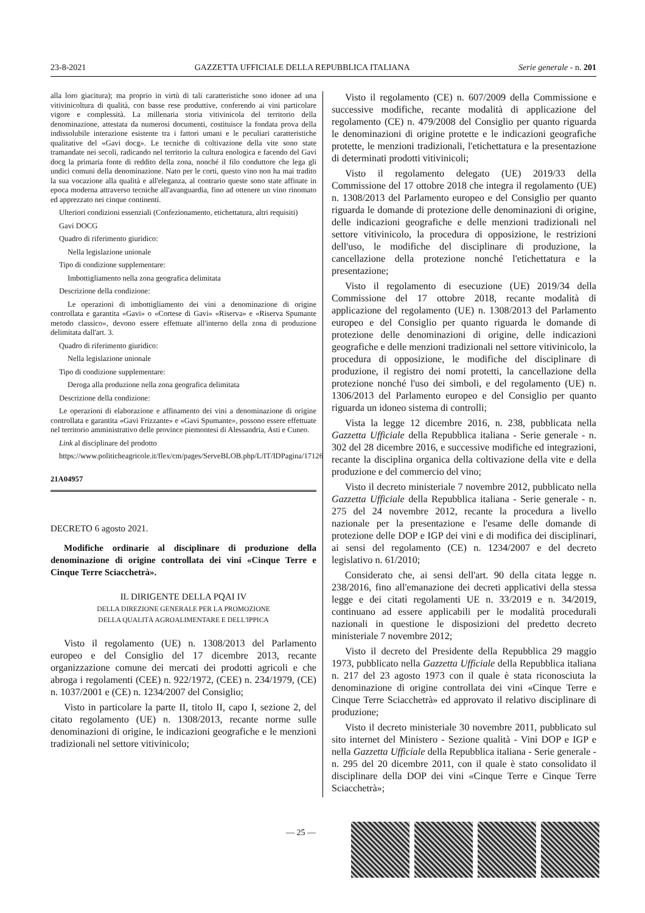23-8-2021 GAZZETTA UFFICIALE DELLA REPUBBLICA ITALIANA Serie generale - n. 201
alla loro giacitura); ma proprio in virtù di tali caratteristiche sono idonee ad una vitivinicoltura di qualità, con basse rese produttive, conferendo ai vini particolare vigore e complessità. La millenaria storia vitivinicola del territorio della denominazione, attestata da numerosi documenti, costituisce la fondata prova della indissolubile interazione esistente tra i fattori umani e le peculiari caratteristiche qualitative del «Gavi docg». Le tecniche di coltivazione della vite sono state tramandate nei secoli, radicando nel territorio la cultura enologica e facendo del Gavi docg la primaria fonte di reddito della zona, nonché il filo conduttore che lega gli undici comuni della denominazione. Nato per le corti, questo vino non ha mai tradito la sua vocazione alla qualità e all'eleganza, al contrario queste sono state affinate in epoca moderna attraverso tecniche all'avanguardia, fino ad ottenere un vino rinomato ed apprezzato nei cinque continenti.
Ulteriori condizioni essenziali (Confezionamento, etichettatura, altri requisiti)
Gavi DOCG
Quadro di riferimento giuridico:
Nella legislazione unionale
Tipo di condizione supplementare:
Imbottigliamento nella zona geografica delimitata
Descrizione della condizione:
Le operazioni di imbottigliamento dei vini a denominazione di origine controllata e garantita «Gavi» o «Cortese di Gavi» «Riserva» e «Riserva Spumante metodo classico», devono essere effettuate all'interno della zona di produzione delimitata dall'art. 3.
Quadro di riferimento giuridico:
Nella legislazione unionale
Tipo di condizione supplementare:
Deroga alla produzione nella zona geografica delimitata
Descrizione della condizione:
Le operazioni di elaborazione e affinamento dei vini a denominazione di origine controllata e garantita «Gavi Frizzante» e «Gavi Spumante», possono essere effettuate nel territorio amministrativo delle province piemontesi di Alessandria, Asti e Cuneo.
Link al disciplinare del prodotto
https://www.politicheagricole.it/flex/cm/pages/ServeBLOB.php/L/IT/IDPagina/17126
21A04957
DECRETO 6 agosto 2021.
Modifiche ordinarie al disciplinare di produzione della denominazione di origine controllata dei vini «Cinque Terre e Cinque Terre Sciacchetrà».
IL DIRIGENTE DELLA PQAI IV
DELLA DIREZIONE GENERALE PER LA PROMOZIONE
DELLA QUALITÀ AGROALIMENTARE E DELL'IPPICA
Visto il regolamento (UE) n. 1308/2013 del Parlamento europeo e del Consiglio del 17 dicembre 2013, recante organizzazione comune dei mercati dei prodotti agricoli e che abroga i regolamenti (CEE) n. 922/1972, (CEE) n. 234/1979, (CE) n. 1037/2001 e (CE) n. 1234/2007 del Consiglio;
Visto in particolare la parte II, titolo II, capo I, sezione 2, del citato regolamento (UE) n. 1308/2013, recante norme sulle denominazioni di origine, le indicazioni geografiche e le menzioni tradizionali nel settore vitivinicolo;
Visto il regolamento (CE) n. 607/2009 della Commissione e successive modifiche, recante modalità di applicazione del regolamento (CE) n. 479/2008 del Consiglio per quanto riguarda le denominazioni di origine protette e le indicazioni geografiche protette, le menzioni tradizionali, l'etichettatura e la presentazione di determinati prodotti vitivinicoli;
Visto il regolamento delegato (UE) 2019/33 della Commissione del 17 ottobre 2018 che integra il regolamento (UE) n. 1308/2013 del Parlamento europeo e del Consiglio per quanto riguarda le domande di protezione delle denominazioni di origine, delle indicazioni geografiche e delle menzioni tradizionali nel settore vitivinicolo, la procedura di opposizione, le restrizioni dell'uso, le modifiche del disciplinare di produzione, la cancellazione della protezione nonché l'etichettatura e la presentazione;
Visto il regolamento di esecuzione (UE) 2019/34 della Commissione del 17 ottobre 2018, recante modalità di applicazione del regolamento (UE) n. 1308/2013 del Parlamento europeo e del Consiglio per quanto riguarda le domande di protezione delle denominazioni di origine, delle indicazioni geografiche e delle menzioni tradizionali nel settore vitivinicolo, la procedura di opposizione, le modifiche del disciplinare di produzione, il registro dei nomi protetti, la cancellazione della protezione nonché l'uso dei simboli, e del regolamento (UE) n. 1306/2013 del Parlamento europeo e del Consiglio per quanto riguarda un idoneo sistema di controlli;
Vista la legge 12 dicembre 2016, n. 238, pubblicata nella Gazzetta Ufficiale della Repubblica italiana - Serie generale - n. 302 del 28 dicembre 2016, e successive modifiche ed integrazioni, recante la disciplina organica della coltivazione della vite e della produzione e del commercio del vino;
Visto il decreto ministeriale 7 novembre 2012, pubblicato nella Gazzetta Ufficiale della Repubblica italiana - Serie generale - n. 275 del 24 novembre 2012, recante la procedura a livello nazionale per la presentazione e l'esame delle domande di protezione delle DOP e IGP dei vini e di modifica dei disciplinari, ai sensi del regolamento (CE) n. 1234/2007 e del decreto legislativo n. 61/2010;
Considerato che, ai sensi dell'art. 90 della citata legge n. 238/2016, fino all'emanazione dei decreti applicativi della stessa legge e dei citati regolamenti UE n. 33/2019 e n. 34/2019, continuano ad essere applicabili per le modalità procedurali nazionali in questione le disposizioni del predetto decreto ministeriale 7 novembre 2012;
Visto il decreto del Presidente della Repubblica 29 maggio 1973, pubblicato nella Gazzetta Ufficiale della Repubblica italiana n. 217 del 23 agosto 1973 con il quale è stata riconosciuta la denominazione di origine controllata dei vini «Cinque Terre e Cinque Terre Sciacchetrà» ed approvato il relativo disciplinare di produzione;
Visto il decreto ministeriale 30 novembre 2011, pubblicato sul sito internet del Ministero - Sezione qualità - Vini DOP e IGP e nella Gazzetta Ufficiale della Repubblica italiana - Serie generale - n. 295 del 20 dicembre 2011, con il quale è stato consolidato il disciplinare della DOP dei vini «Cinque Terre e Cinque Terre Sciacchetrà»;
— 25 —